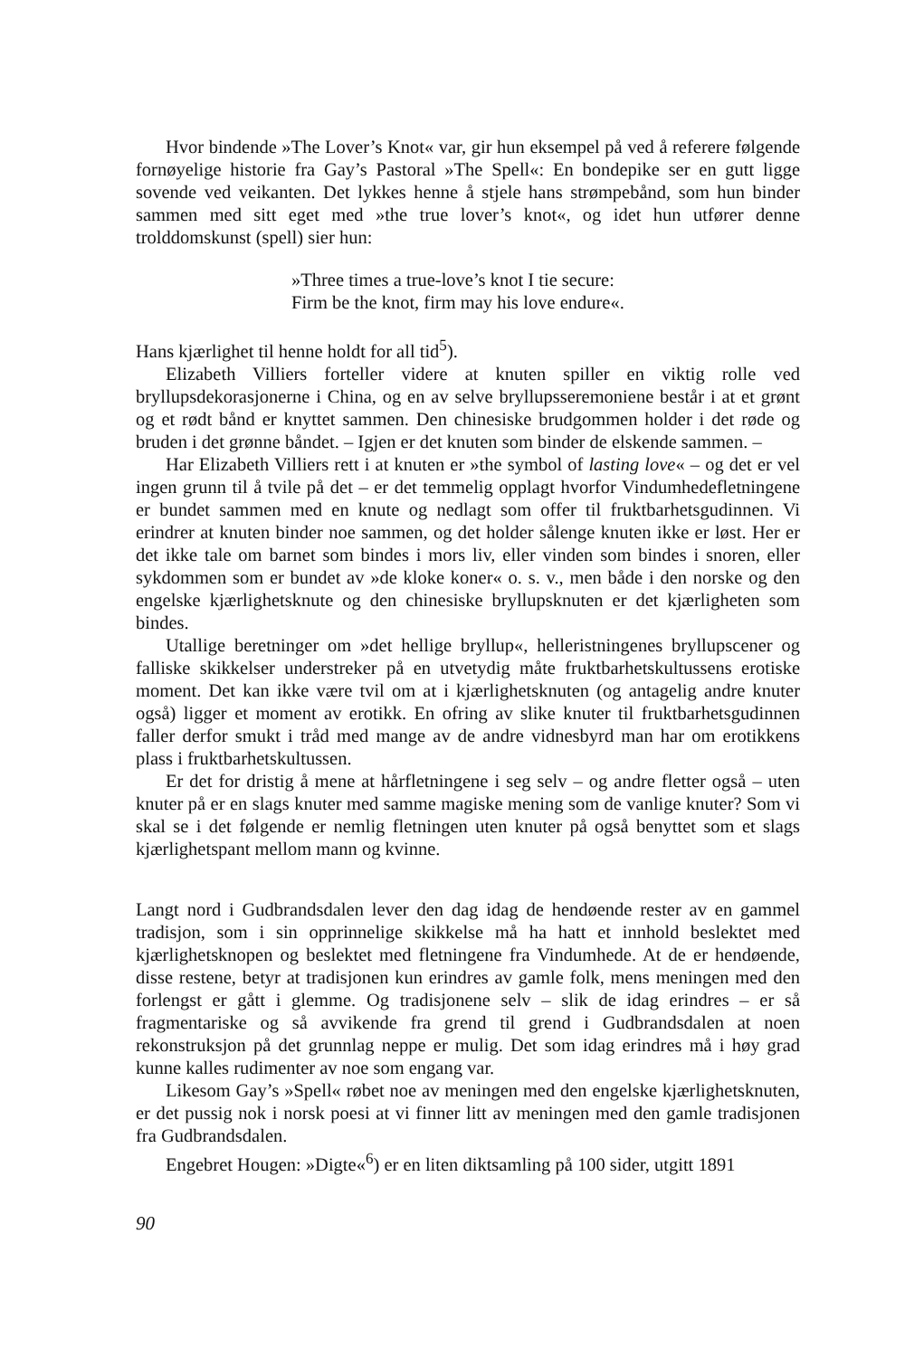Hvor bindende »The Lover’s Knot« var, gir hun eksempel på ved å referere følgende fornøyelige historie fra Gay’s Pastoral »The Spell«: En bondepike ser en gutt ligge sovende ved veikanten. Det lykkes henne å stjele hans strømpebånd, som hun binder sammen med sitt eget med »the true lover’s knot«, og idet hun utfører denne trolddomskunst (spell) sier hun:
»Three times a true-love’s knot I tie secure:
Firm be the knot, firm may his love endure«.
Hans kjærlighet til henne holdt for all tid<sup>5</sup>).
Elizabeth Villiers forteller videre at knuten spiller en viktig rolle ved bryllupsdekorasjonerne i China, og en av selve bryllupsseremoniene består i at et grønt og et rødt bånd er knyttet sammen. Den chinesiske brudgommen holder i det røde og bruden i det grønne båndet. – Igjen er det knuten som binder de elskende sammen. –
Har Elizabeth Villiers rett i at knuten er »the symbol of lasting love« – og det er vel ingen grunn til å tvile på det – er det temmelig opplagt hvorfor Vindumhedefletningene er bundet sammen med en knute og nedlagt som offer til fruktbarhetsgudinnen. Vi erindrer at knuten binder noe sammen, og det holder sålenge knuten ikke er løst. Her er det ikke tale om barnet som bindes i mors liv, eller vinden som bindes i snoren, eller sykdommen som er bundet av »de kloke koner« o. s. v., men både i den norske og den engelske kjærlighetsknute og den chinesiske bryllupsknuten er det kjærligheten som bindes.
Utallige beretninger om »det hellige bryllup«, helleristningenes bryllupscener og falliske skikkelser understreker på en utvetydig måte fruktbarhetskultussens erotiske moment. Det kan ikke være tvil om at i kjærlighetsknuten (og antagelig andre knuter også) ligger et moment av erotikk. En ofring av slike knuter til fruktbarhetsgudinnen faller derfor smukt i tråd med mange av de andre vidnesbyrd man har om erotikkens plass i fruktbarhetskultussen.
Er det for dristig å mene at hårfletningene i seg selv – og andre fletter også – uten knuter på er en slags knuter med samme magiske mening som de vanlige knuter? Som vi skal se i det følgende er nemlig fletningen uten knuter på også benyttet som et slags kjærlighetspant mellom mann og kvinne.
Langt nord i Gudbrandsdalen lever den dag idag de hendøende rester av en gammel tradisjon, som i sin opprinnelige skikkelse må ha hatt et innhold beslektet med kjærlighetsknopen og beslektet med fletningene fra Vindumhede. At de er hendøende, disse restene, betyr at tradisjonen kun erindres av gamle folk, mens meningen med den forlengst er gått i glemme. Og tradisjonene selv – slik de idag erindres – er så fragmentariske og så avvikende fra grend til grend i Gudbrandsdalen at noen rekonstruksjon på det grunnlag neppe er mulig. Det som idag erindres må i høy grad kunne kalles rudimenter av noe som engang var.
Likesom Gay’s »Spell« røbet noe av meningen med den engelske kjærlighetsknuten, er det pussig nok i norsk poesi at vi finner litt av meningen med den gamle tradisjonen fra Gudbrandsdalen.
Engebret Hougen: »Digte«<sup>6</sup>) er en liten diktsamling på 100 sider, utgitt 1891
90